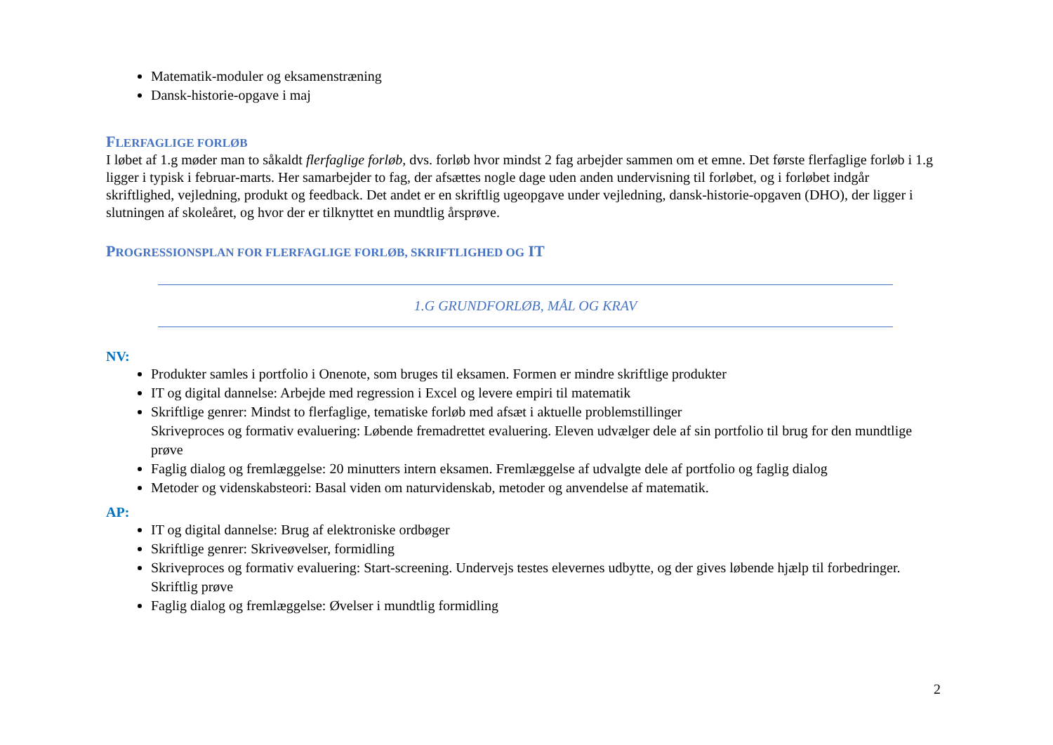Matematik-moduler og eksamenstræning
Dansk-historie-opgave i maj
FLERFAGLIGE FORLØB
I løbet af 1.g møder man to såkaldt flerfaglige forløb, dvs. forløb hvor mindst 2 fag arbejder sammen om et emne. Det første flerfaglige forløb i 1.g ligger i typisk i februar-marts. Her samarbejder to fag, der afsættes nogle dage uden anden undervisning til forløbet, og i forløbet indgår skriftlighed, vejledning, produkt og feedback. Det andet er en skriftlig ugeopgave under vejledning, dansk-historie-opgaven (DHO), der ligger i slutningen af skoleåret, og hvor der er tilknyttet en mundtlig årsprøve.
PROGRESSIONSPLAN FOR FLERFAGLIGE FORLØB, SKRIFTLIGHED OG IT
1.G GRUNDFORLØB, MÅL OG KRAV
NV:
Produkter samles i portfolio i Onenote, som bruges til eksamen. Formen er mindre skriftlige produkter
IT og digital dannelse: Arbejde med regression i Excel og levere empiri til matematik
Skriftlige genrer: Mindst to flerfaglige, tematiske forløb med afsæt i aktuelle problemstillinger
Skriveproces og formativ evaluering: Løbende fremadrettet evaluering. Eleven udvælger dele af sin portfolio til brug for den mundtlige prøve
Faglig dialog og fremlæggelse: 20 minutters intern eksamen. Fremlæggelse af udvalgte dele af portfolio og faglig dialog
Metoder og videnskabsteori: Basal viden om naturvidenskab, metoder og anvendelse af matematik.
AP:
IT og digital dannelse: Brug af elektroniske ordbøger
Skriftlige genrer: Skriveøvelser, formidling
Skriveproces og formativ evaluering: Start-screening. Undervejs testes elevernes udbytte, og der gives løbende hjælp til forbedringer. Skriftlig prøve
Faglig dialog og fremlæggelse: Øvelser i mundtlig formidling
2